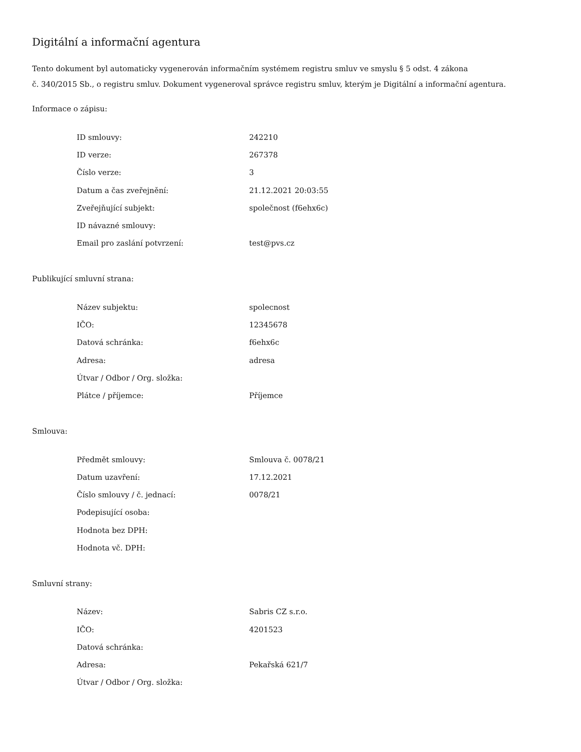Digitální a informační agentura
Tento dokument byl automaticky vygenerován informačním systémem registru smluv ve smyslu § 5 odst. 4 zákona
č. 340/2015 Sb., o registru smluv. Dokument vygeneroval správce registru smluv, kterým je Digitální a informační agentura.
Informace o zápisu:
| ID smlouvy: | 242210 |
| ID verze: | 267378 |
| Číslo verze: | 3 |
| Datum a čas zveřejnění: | 21.12.2021 20:03:55 |
| Zveřejňující subjekt: | společnost (f6ehx6c) |
| ID návazné smlouvy: | |
| Email pro zaslání potvrzení: | test@pvs.cz |
Publikující smluvní strana:
| Název subjektu: | spolecnost |
| IČO: | 12345678 |
| Datová schránka: | f6ehx6c |
| Adresa: | adresa |
| Útvar / Odbor / Org. složka: | |
| Plátce / příjemce: | Příjemce |
Smlouva:
| Předmět smlouvy: | Smlouva č. 0078/21 |
| Datum uzavření: | 17.12.2021 |
| Číslo smlouvy / č. jednací: | 0078/21 |
| Podepisující osoba: | |
| Hodnota bez DPH: | |
| Hodnota vč. DPH: | |
Smluvní strany:
| Název: | Sabris CZ s.r.o. |
| IČO: | 4201523 |
| Datová schránka: | |
| Adresa: | Pekařská 621/7 |
| Útvar / Odbor / Org. složka: | |